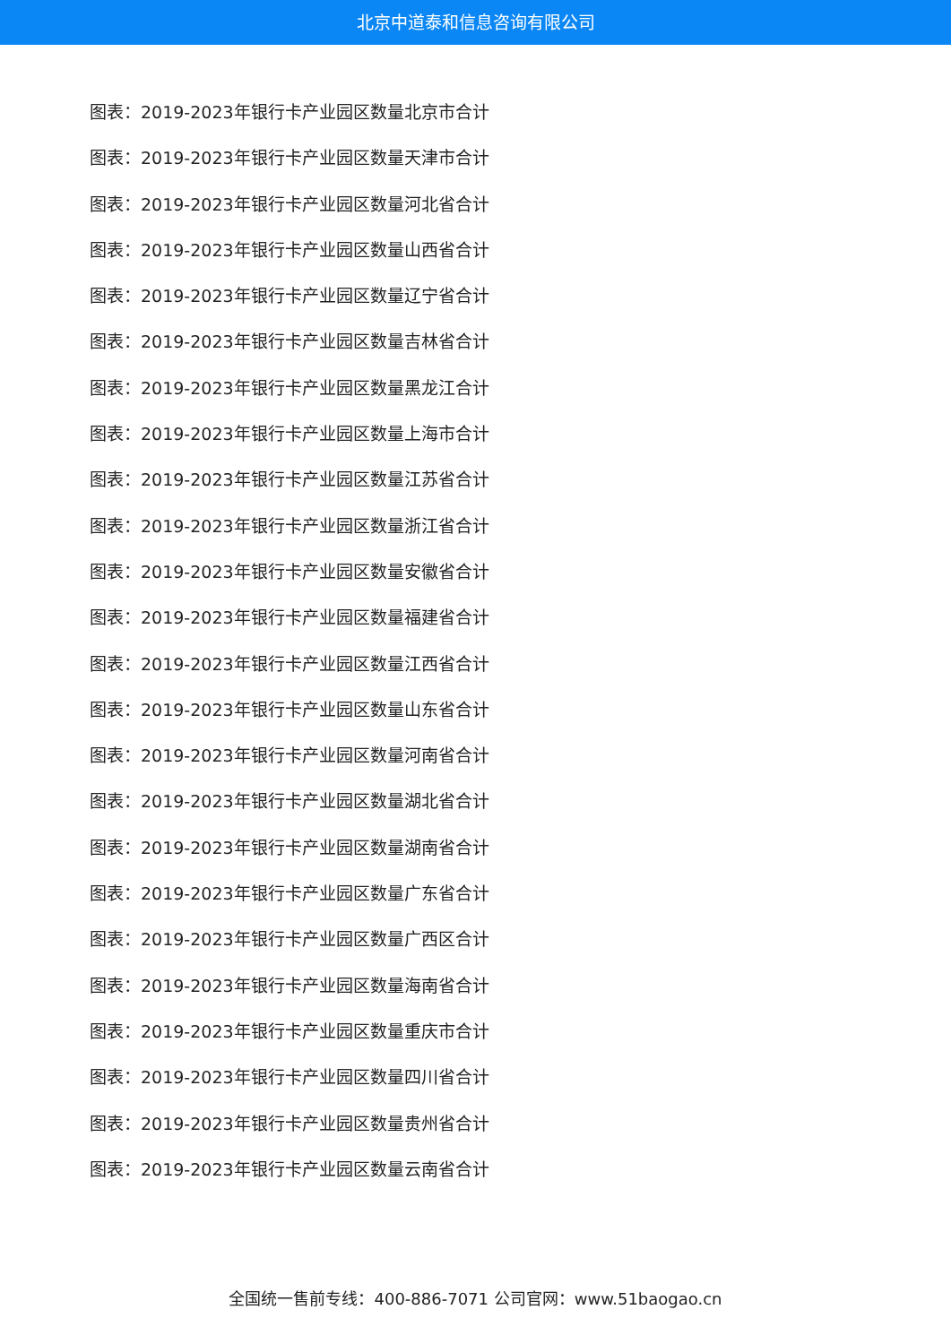北京中道泰和信息咨询有限公司
图表：2019-2023年银行卡产业园区数量北京市合计
图表：2019-2023年银行卡产业园区数量天津市合计
图表：2019-2023年银行卡产业园区数量河北省合计
图表：2019-2023年银行卡产业园区数量山西省合计
图表：2019-2023年银行卡产业园区数量辽宁省合计
图表：2019-2023年银行卡产业园区数量吉林省合计
图表：2019-2023年银行卡产业园区数量黑龙江合计
图表：2019-2023年银行卡产业园区数量上海市合计
图表：2019-2023年银行卡产业园区数量江苏省合计
图表：2019-2023年银行卡产业园区数量浙江省合计
图表：2019-2023年银行卡产业园区数量安徽省合计
图表：2019-2023年银行卡产业园区数量福建省合计
图表：2019-2023年银行卡产业园区数量江西省合计
图表：2019-2023年银行卡产业园区数量山东省合计
图表：2019-2023年银行卡产业园区数量河南省合计
图表：2019-2023年银行卡产业园区数量湖北省合计
图表：2019-2023年银行卡产业园区数量湖南省合计
图表：2019-2023年银行卡产业园区数量广东省合计
图表：2019-2023年银行卡产业园区数量广西区合计
图表：2019-2023年银行卡产业园区数量海南省合计
图表：2019-2023年银行卡产业园区数量重庆市合计
图表：2019-2023年银行卡产业园区数量四川省合计
图表：2019-2023年银行卡产业园区数量贵州省合计
图表：2019-2023年银行卡产业园区数量云南省合计
全国统一售前专线：400-886-7071 公司官网：www.51baogao.cn